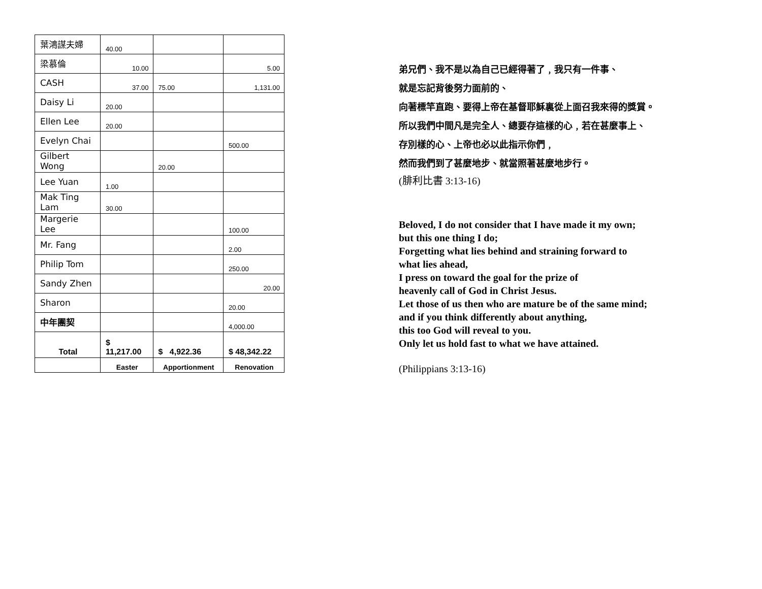| 葉鴻謀夫婦 | 40.00 | | |
| 梁慕倫 | 10.00 | | 5.00 |
| CASH | 37.00 | 75.00 | 1,131.00 |
| Daisy Li | 20.00 | | |
| Ellen Lee | 20.00 | | |
| Evelyn Chai | | | 500.00 |
| Gilbert Wong | | 20.00 | |
| Lee Yuan | 1.00 | | |
| Mak Ting Lam | 30.00 | | |
| Margerie Lee | | | 100.00 |
| Mr. Fang | | | 2.00 |
| Philip Tom | | | 250.00 |
| Sandy Zhen | | | 20.00 |
| Sharon | | | 20.00 |
| 中年團契 | | | 4,000.00 |
| Total | $ 11,217.00 | $ 4,922.36 | $ 48,342.22 |
| | Easter | Apportionment | Renovation |
弟兄們、我不是以為自己已經得著了﹐我只有一件事、
就是忘記背後努力面前的、
向著標竿直跑、要得上帝在基督耶穌裏從上面召我來得的獎賞。
所以我們中間凡是完全人、總要存這樣的心﹐若在甚麼事上、
存別樣的心、上帝也必以此指示你們﹐
然而我們到了甚麼地步、就當照著甚麼地步行。
(腓利比書 3:13-16)
Beloved, I do not consider that I have made it my own;
but this one thing I do;
Forgetting what lies behind and straining forward to
what lies ahead,
I press on toward the goal for the prize of
heavenly call of God in Christ Jesus.
Let those of us then who are mature be of the same mind;
and if you think differently about anything,
this too God will reveal to you.
Only let us hold fast to what we have attained.
(Philippians 3:13-16)